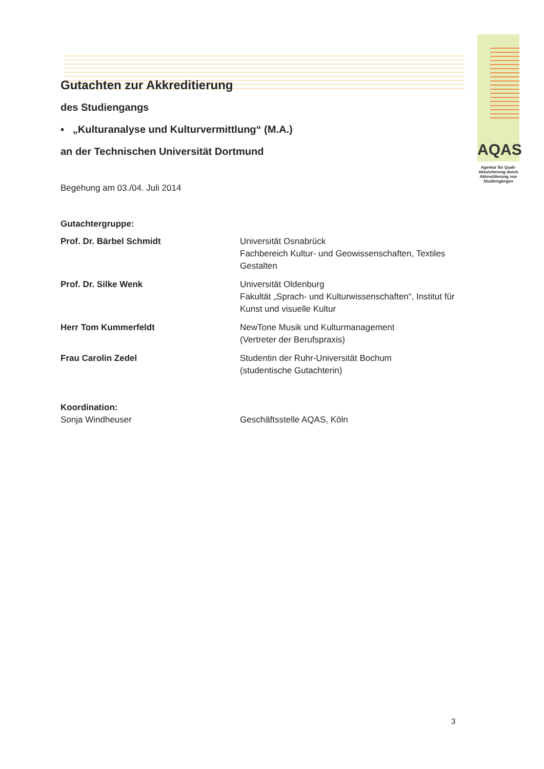AQAS
Agentur für Quali-tätssicherung durch Akkreditierung von Studiengängen
Gutachten zur Akkreditierung
des Studiengangs
▪ „Kulturanalyse und Kulturvermittlung“ (M.A.)
an der Technischen Universität Dortmund
Begehung am 03./04. Juli 2014
Gutachtergruppe:
Prof. Dr. Bärbel Schmidt Universität Osnabrück
Fachbereich Kultur- und Geowissenschaften, Textiles Gestalten
Prof. Dr. Silke Wenk Universität Oldenburg
Fakultät „Sprach- und Kulturwissenschaften“, Institut für Kunst und visuelle Kultur
Herr Tom Kummerfeldt NewTone Musik und Kulturmanagement
(Vertreter der Berufspraxis)
Frau Carolin Zedel Studentin der Ruhr-Universität Bochum
(studentische Gutachterin)
Koordination:
Sonja Windheuser Geschäftsstelle AQAS, Köln
3